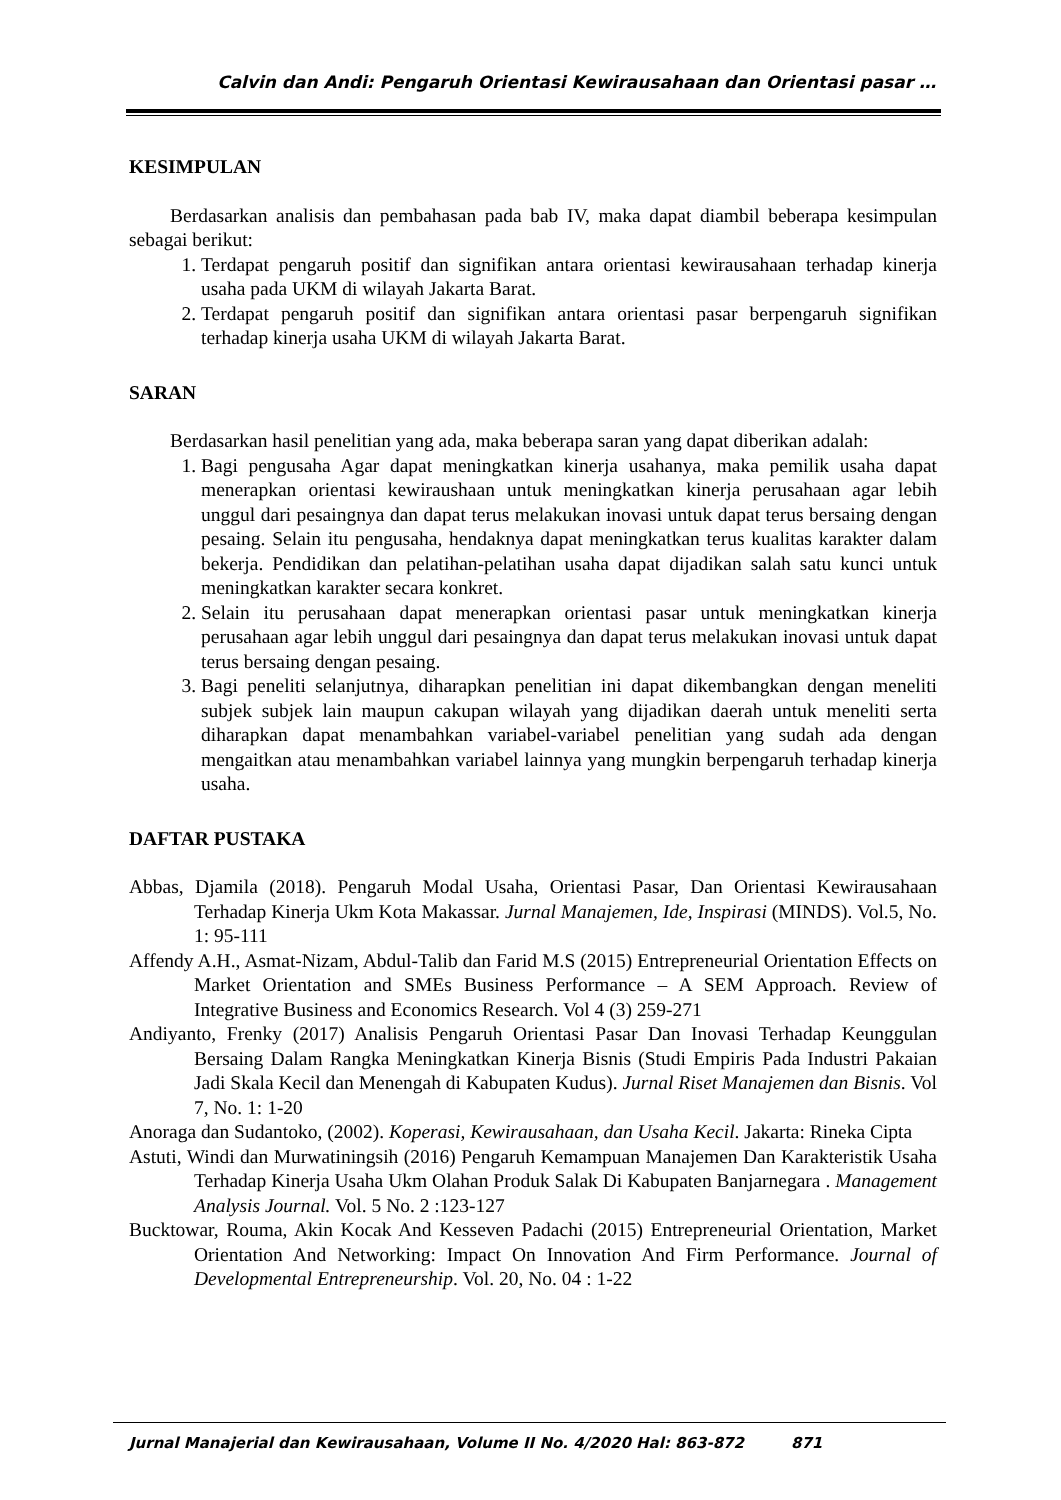Calvin dan Andi: Pengaruh Orientasi Kewirausahaan dan Orientasi pasar …
KESIMPULAN
Berdasarkan analisis dan pembahasan pada bab IV, maka dapat diambil beberapa kesimpulan sebagai berikut:
1. Terdapat pengaruh positif dan signifikan antara orientasi kewirausahaan terhadap kinerja usaha pada UKM di wilayah Jakarta Barat.
2. Terdapat pengaruh positif dan signifikan antara orientasi pasar berpengaruh signifikan terhadap kinerja usaha UKM di wilayah Jakarta Barat.
SARAN
Berdasarkan hasil penelitian yang ada, maka beberapa saran yang dapat diberikan adalah:
1. Bagi pengusaha Agar dapat meningkatkan kinerja usahanya, maka pemilik usaha dapat menerapkan orientasi kewiraushaan untuk meningkatkan kinerja perusahaan agar lebih unggul dari pesaingnya dan dapat terus melakukan inovasi untuk dapat terus bersaing dengan pesaing. Selain itu pengusaha, hendaknya dapat meningkatkan terus kualitas karakter dalam bekerja. Pendidikan dan pelatihan-pelatihan usaha dapat dijadikan salah satu kunci untuk meningkatkan karakter secara konkret.
2. Selain itu perusahaan dapat menerapkan orientasi pasar untuk meningkatkan kinerja perusahaan agar lebih unggul dari pesaingnya dan dapat terus melakukan inovasi untuk dapat terus bersaing dengan pesaing.
3. Bagi peneliti selanjutnya, diharapkan penelitian ini dapat dikembangkan dengan meneliti subjek subjek lain maupun cakupan wilayah yang dijadikan daerah untuk meneliti serta diharapkan dapat menambahkan variabel-variabel penelitian yang sudah ada dengan mengaitkan atau menambahkan variabel lainnya yang mungkin berpengaruh terhadap kinerja usaha.
DAFTAR PUSTAKA
Abbas, Djamila (2018). Pengaruh Modal Usaha, Orientasi Pasar, Dan Orientasi Kewirausahaan Terhadap Kinerja Ukm Kota Makassar. Jurnal Manajemen, Ide, Inspirasi (MINDS). Vol.5, No. 1: 95-111
Affendy A.H., Asmat-Nizam, Abdul-Talib dan Farid M.S (2015) Entrepreneurial Orientation Effects on Market Orientation and SMEs Business Performance – A SEM Approach. Review of Integrative Business and Economics Research. Vol 4 (3) 259-271
Andiyanto, Frenky (2017) Analisis Pengaruh Orientasi Pasar Dan Inovasi Terhadap Keunggulan Bersaing Dalam Rangka Meningkatkan Kinerja Bisnis (Studi Empiris Pada Industri Pakaian Jadi Skala Kecil dan Menengah di Kabupaten Kudus). Jurnal Riset Manajemen dan Bisnis. Vol 7, No. 1: 1-20
Anoraga dan Sudantoko, (2002). Koperasi, Kewirausahaan, dan Usaha Kecil. Jakarta: Rineka Cipta
Astuti, Windi dan Murwatiningsih (2016) Pengaruh Kemampuan Manajemen Dan Karakteristik Usaha Terhadap Kinerja Usaha Ukm Olahan Produk Salak Di Kabupaten Banjarnegara . Management Analysis Journal. Vol. 5 No. 2 :123-127
Bucktowar, Rouma, Akin Kocak And Kesseven Padachi (2015) Entrepreneurial Orientation, Market Orientation And Networking: Impact On Innovation And Firm Performance. Journal of Developmental Entrepreneurship. Vol. 20, No. 04 : 1-22
Jurnal Manajerial dan Kewirausahaan, Volume II No. 4/2020 Hal: 863-872 871